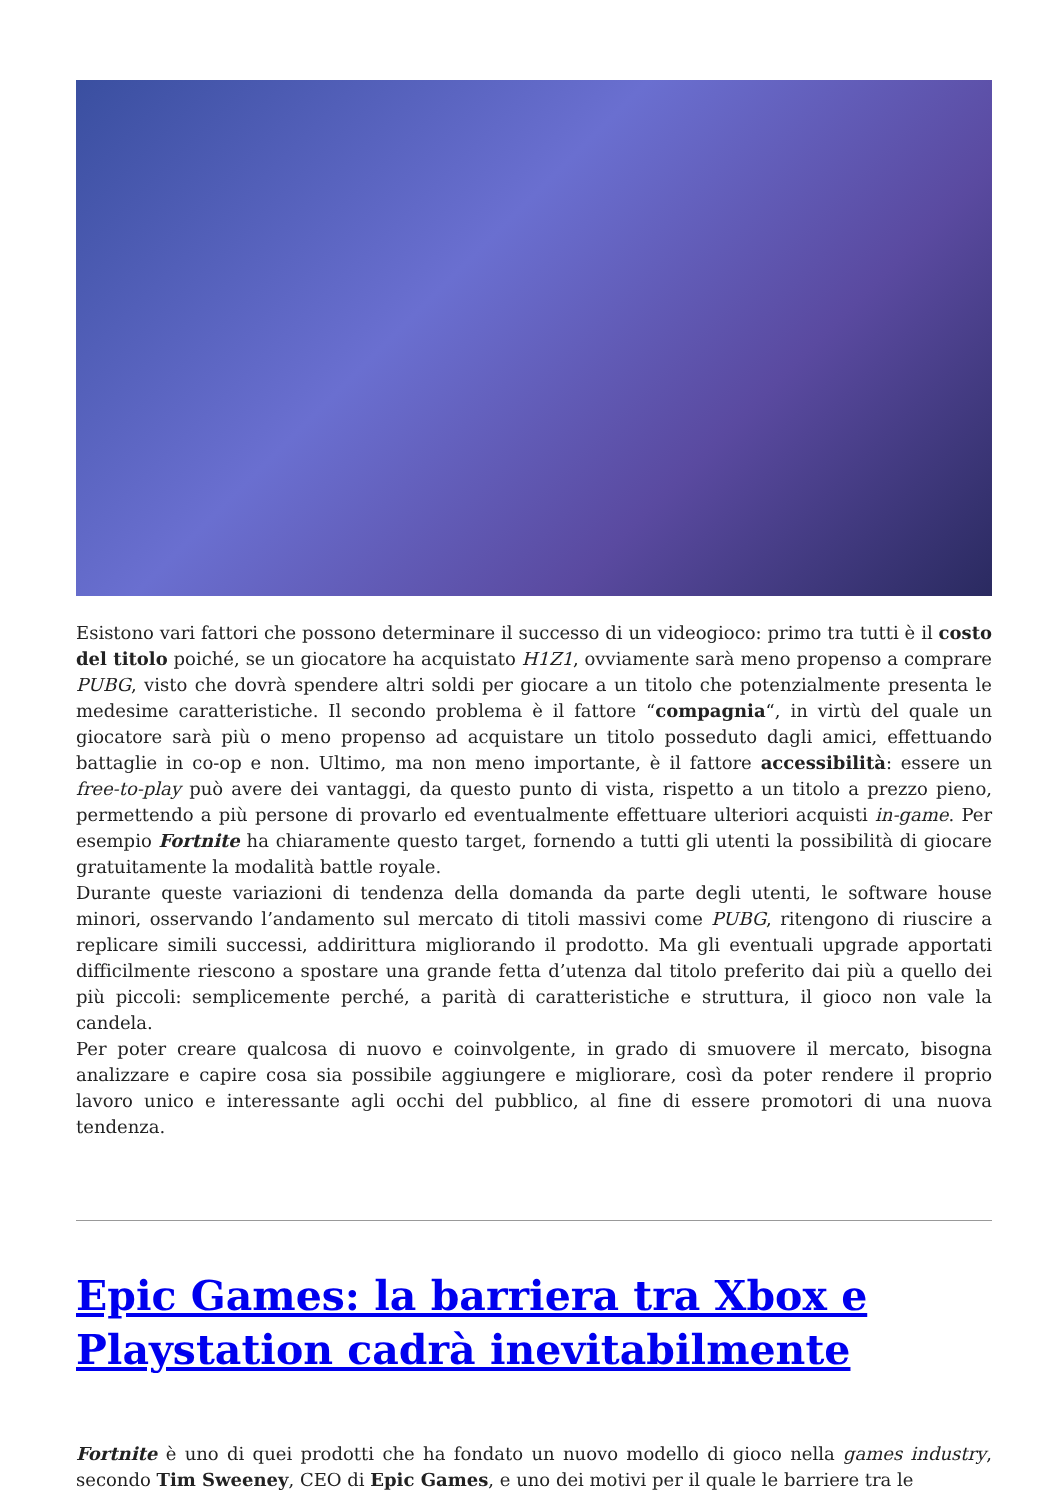Esistono vari fattori che possono determinare il successo di un videogioco: primo tra tutti è il costo del titolo poiché, se un giocatore ha acquistato H1Z1, ovviamente sarà meno propenso a comprare PUBG, visto che dovrà spendere altri soldi per giocare a un titolo che potenzialmente presenta le medesime caratteristiche. Il secondo problema è il fattore “compagnia“, in virtù del quale un giocatore sarà più o meno propenso ad acquistare un titolo posseduto dagli amici, effettuando battaglie in co-op e non. Ultimo, ma non meno importante, è il fattore accessibilità: essere un free-to-play può avere dei vantaggi, da questo punto di vista, rispetto a un titolo a prezzo pieno, permettendo a più persone di provarlo ed eventualmente effettuare ulteriori acquisti in-game. Per esempio Fortnite ha chiaramente questo target, fornendo a tutti gli utenti la possibilità di giocare gratuitamente la modalità battle royale.
Durante queste variazioni di tendenza della domanda da parte degli utenti, le software house minori, osservando l’andamento sul mercato di titoli massivi come PUBG, ritengono di riuscire a replicare simili successi, addirittura migliorando il prodotto. Ma gli eventuali upgrade apportati difficilmente riescono a spostare una grande fetta d’utenza dal titolo preferito dai più a quello dei più piccoli: semplicemente perché, a parità di caratteristiche e struttura, il gioco non vale la candela.
Per poter creare qualcosa di nuovo e coinvolgente, in grado di smuovere il mercato, bisogna analizzare e capire cosa sia possibile aggiungere e migliorare, così da poter rendere il proprio lavoro unico e interessante agli occhi del pubblico, al fine di essere promotori di una nuova tendenza.
Epic Games: la barriera tra Xbox e Playstation cadrà inevitabilmente
Fortnite è uno di quei prodotti che ha fondato un nuovo modello di gioco nella games industry, secondo Tim Sweeney, CEO di Epic Games, e uno dei motivi per il quale le barriere tra le